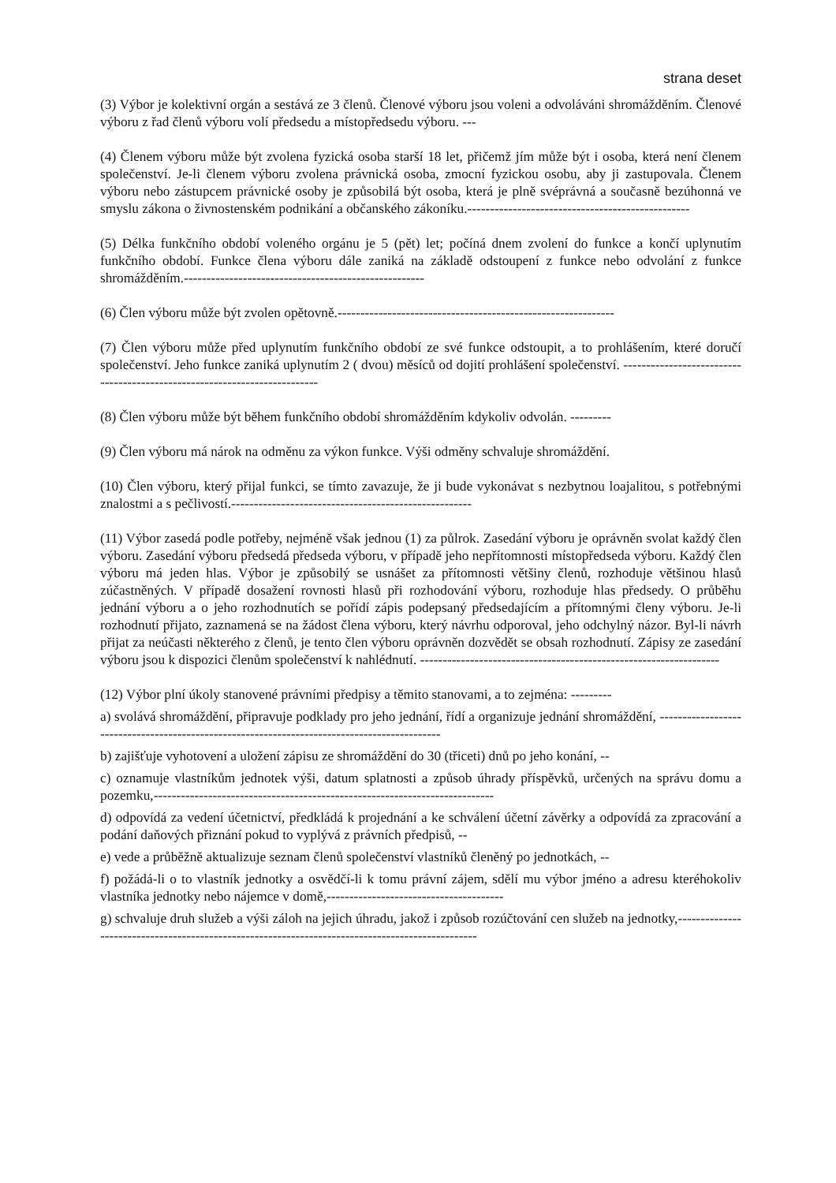strana deset
(3) Výbor je kolektivní orgán a sestává ze 3 členů. Členové výboru jsou voleni a odvoláváni shromážděním. Členové výboru z řad členů výboru volí předsedu a místopředsedu výboru. ---
(4) Členem výboru může být zvolena fyzická osoba starší 18 let, přičemž jím může být i osoba, která není členem společenství. Je-li členem výboru zvolena právnická osoba, zmocní fyzickou osobu, aby ji zastupovala. Členem výboru nebo zástupcem právnické osoby je způsobilá být osoba, která je plně svéprávná a současně bezúhonná ve smyslu zákona o živnostenském podnikání a občanského zákoníku.-------------------------------------------------
(5) Délka funkčního období voleného orgánu je 5 (pět) let; počíná dnem zvolení do funkce a končí uplynutím funkčního období. Funkce člena výboru dále zaniká na základě odstoupení z funkce nebo odvolání z funkce shromážděním.-----------------------------------------------------
(6) Člen výboru může být zvolen opětovně.-------------------------------------------------------------
(7) Člen výboru může před uplynutím funkčního období ze své funkce odstoupit, a to prohlášením, které doručí společenství. Jeho funkce zaniká uplynutím 2 ( dvou) měsíců od dojití prohlášení společenství. --------------------------------------------------------------------------
(8) Člen výboru může být během funkčního období shromážděním kdykoliv odvolán. ---------
(9) Člen výboru má nárok na odměnu za výkon funkce. Výši odměny schvaluje shromáždění.
(10) Člen výboru, který přijal funkci, se tímto zavazuje, že ji bude vykonávat s nezbytnou loajalitou, s potřebnými znalostmi a s pečlivostí.-----------------------------------------------------
(11) Výbor zasedá podle potřeby, nejméně však jednou (1) za půlrok. Zasedání výboru je oprávněn svolat každý člen výboru. Zasedání výboru předsedá předseda výboru, v případě jeho nepřítomnosti místopředseda výboru. Každý člen výboru má jeden hlas. Výbor je způsobilý se usnášet za přítomnosti většiny členů, rozhoduje většinou hlasů zúčastněných. V případě dosažení rovnosti hlasů při rozhodování výboru, rozhoduje hlas předsedy. O průběhu jednání výboru a o jeho rozhodnutích se pořídí zápis podepsaný předsedajícím a přítomnými členy výboru. Je-li rozhodnutí přijato, zaznamená se na žádost člena výboru, který návrhu odporoval, jeho odchylný názor. Byl-li návrh přijat za neúčasti některého z členů, je tento člen výboru oprávněn dozvědět se obsah rozhodnutí. Zápisy ze zasedání výboru jsou k dispozici členům společenství k nahlédnutí. ------------------------------------------------------------------
(12) Výbor plní úkoly stanovené právními předpisy a těmito stanovami, a to zejména: ---------
a) svolává shromáždění, připravuje podklady pro jeho jednání, řídí a organizuje jednání shromáždění, ---------------------------------------------------------------------------------------------
b) zajišťuje vyhotovení a uložení zápisu ze shromáždění do 30 (třiceti) dnů po jeho konání, --
c) oznamuje vlastníkům jednotek výši, datum splatnosti a způsob úhrady příspěvků, určených na správu domu a pozemku,---------------------------------------------------------------------------
d) odpovídá za vedení účetnictví, předkládá k projednání a ke schválení účetní závěrky a odpovídá za zpracování a podání daňových přiznání pokud to vyplývá z právních předpisů, --
e) vede a průběžně aktualizuje seznam členů společenství vlastníků členěný po jednotkách, --
f) požádá-li o to vlastník jednotky a osvědčí-li k tomu právní zájem, sdělí mu výbor jméno a adresu kteréhokoliv vlastníka jednotky nebo nájemce v domě,---------------------------------------
g) schvaluje druh služeb a výši záloh na jejich úhradu, jakož i způsob rozúčtování cen služeb na jednotky,-------------------------------------------------------------------------------------------------